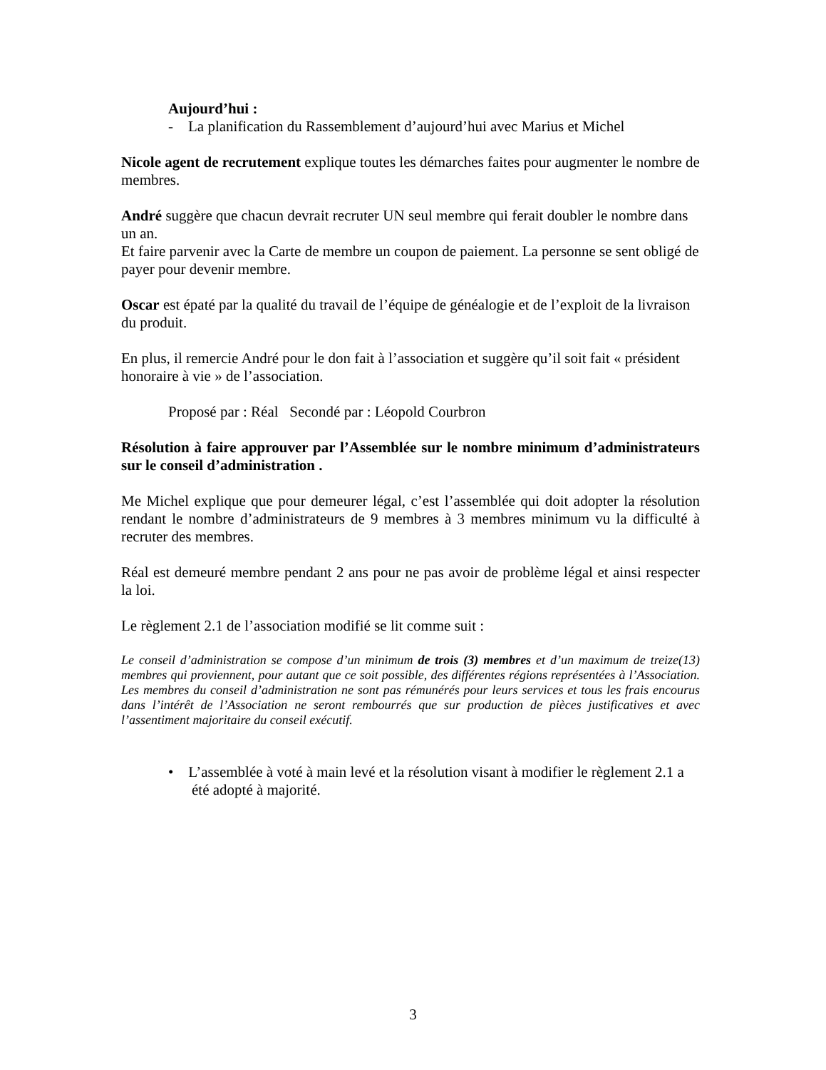Aujourd’hui :
- La planification du Rassemblement d’aujourd’hui avec Marius et Michel
Nicole agent de recrutement explique toutes les démarches faites pour augmenter le nombre de membres.
André suggère que chacun devrait recruter UN seul membre qui ferait doubler le nombre dans un an.
Et faire parvenir avec la Carte de membre un coupon de paiement. La personne se sent obligé de payer pour devenir membre.
Oscar est épaté par la qualité du travail de l’équipe de généalogie et de l’exploit de la livraison du produit.
En plus, il remercie André pour le don fait à l’association et suggère qu’il soit fait « président honoraire à vie » de l’association.
Proposé par : Réal Secondé par : Léopold Courbron
Résolution à faire approuver par l’Assemblée sur le nombre minimum d’administrateurs sur le conseil d’administration .
Me Michel explique que pour demeurer légal, c’est l’assemblée qui doit adopter la résolution rendant le nombre d’administrateurs de 9 membres à 3 membres minimum vu la difficulté à recruter des membres.
Réal est demeuré membre pendant 2 ans pour ne pas avoir de problème légal et ainsi respecter la loi.
Le règlement 2.1 de l’association modifié se lit comme suit :
Le conseil d’administration se compose d’un minimum de trois (3) membres et d’un maximum de treize(13) membres qui proviennent, pour autant que ce soit possible, des différentes régions représentées à l’Association. Les membres du conseil d’administration ne sont pas rémunérés pour leurs services et tous les frais encourus dans l’intérêt de l’Association ne seront rembourrés que sur production de pièces justificatives et avec l’assentiment majoritaire du conseil exécutif.
• L’assemblée à voté à main levé et la résolution visant à modifier le règlement 2.1 a été adopté à majorité.
3